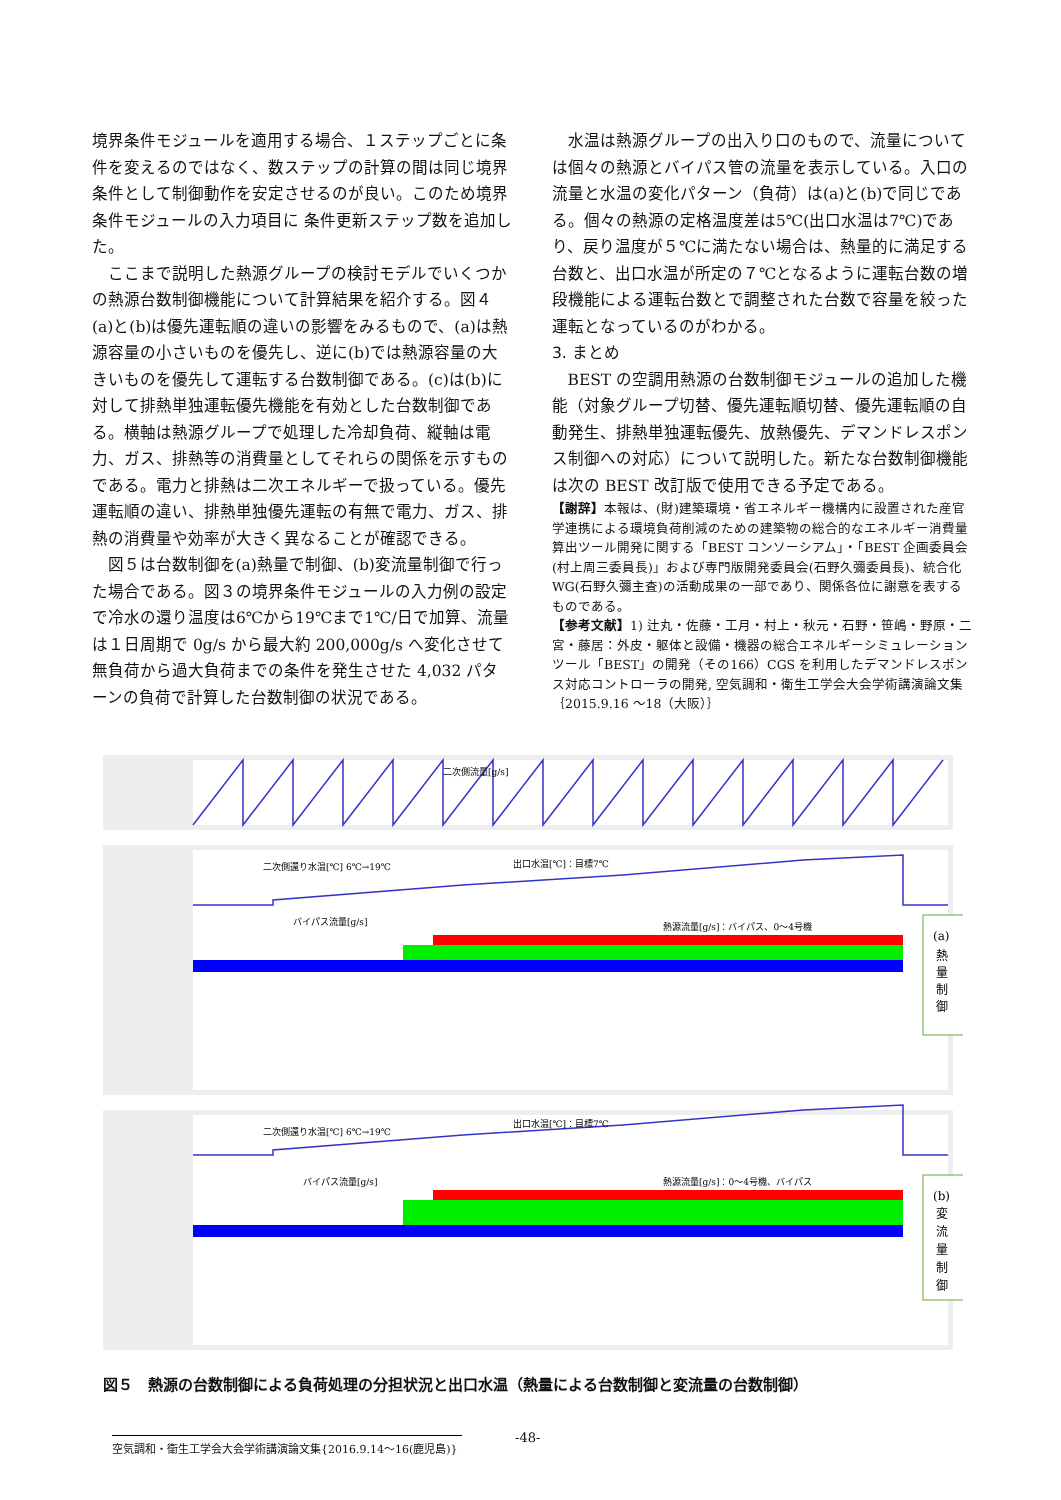境界条件モジュールを適用する場合、１ステップごとに条件を変えるのではなく、数ステップの計算の間は同じ境界条件として制御動作を安定させるのが良い。このため境界条件モジュールの入力項目に 条件更新ステップ数を追加した。
ここまで説明した熱源グループの検討モデルでいくつかの熱源台数制御機能について計算結果を紹介する。図４(a)と(b)は優先運転順の違いの影響をみるもので、(a)は熱源容量の小さいものを優先し、逆に(b)では熱源容量の大きいものを優先して運転する台数制御である。(c)は(b)に対して排熱単独運転優先機能を有効とした台数制御である。横軸は熱源グループで処理した冷却負荷、縦軸は電力、ガス、排熱等の消費量としてそれらの関係を示すものである。電力と排熱は二次エネルギーで扱っている。優先運転順の違い、排熱単独優先運転の有無で電力、ガス、排熱の消費量や効率が大きく異なることが確認できる。
図５は台数制御を(a)熱量で制御、(b)変流量制御で行った場合である。図３の境界条件モジュールの入力例の設定で冷水の還り温度は6℃から19℃まで1℃/日で加算、流量は１日周期で 0g/s から最大約 200,000g/s へ変化させて無負荷から過大負荷までの条件を発生させた 4,032 パターンの負荷で計算した台数制御の状況である。
水温は熱源グループの出入り口のもので、流量については個々の熱源とバイパス管の流量を表示している。入口の流量と水温の変化パターン（負荷）は(a)と(b)で同じである。個々の熱源の定格温度差は5℃(出口水温は7℃)であり、戻り温度が５℃に満たない場合は、熱量的に満足する台数と、出口水温が所定の７℃となるように運転台数の増段機能による運転台数とで調整された台数で容量を絞った運転となっているのがわかる。
3. まとめ
BEST の空調用熱源の台数制御モジュールの追加した機能（対象グループ切替、優先運転順切替、優先運転順の自動発生、排熱単独運転優先、放熱優先、デマンドレスポンス制御への対応）について説明した。新たな台数制御機能は次の BEST 改訂版で使用できる予定である。
【謝辞】本報は、(財)建築環境・省エネルギー機構内に設置された産官学連携による環境負荷削減のための建築物の総合的なエネルギー消費量算出ツール開発に関する「BEST コンソーシアム」・「BEST 企画委員会(村上周三委員長)」および専門版開発委員会(石野久彌委員長)、統合化WG(石野久彌主査)の活動成果の一部であり、関係各位に謝意を表するものである。
【参考文献】1) 辻丸・佐藤・工月・村上・秋元・石野・笹嶋・野原・二宮・藤居：外皮・躯体と設備・機器の総合エネルギーシミュレーションツール「BEST」の開発（その166）CGS を利用したデマンドレスポンス対応コントローラの開発, 空気調和・衛生工学会大会学術講演論文集｛2015.9.16 ～18（大阪）｝
二次側流量[g/s]
二次側還り水温[℃] 6℃→19℃
出口水温[℃]：目標7℃
バイパス流量[g/s]
熱源流量[g/s]：バイパス、0〜4号機
(a)
熱
量
制
御
二次側還り水温[℃] 6℃→19℃
出口水温[℃]：目標7℃
バイパス流量[g/s]
熱源流量[g/s]：0〜4号機、バイパス
(b)
変
流
量
制
御
図５　熱源の台数制御による負荷処理の分担状況と出口水温（熱量による台数制御と変流量の台数制御）
-48-
空気調和・衛生工学会大会学術講演論文集{2016.9.14～16(鹿児島)}